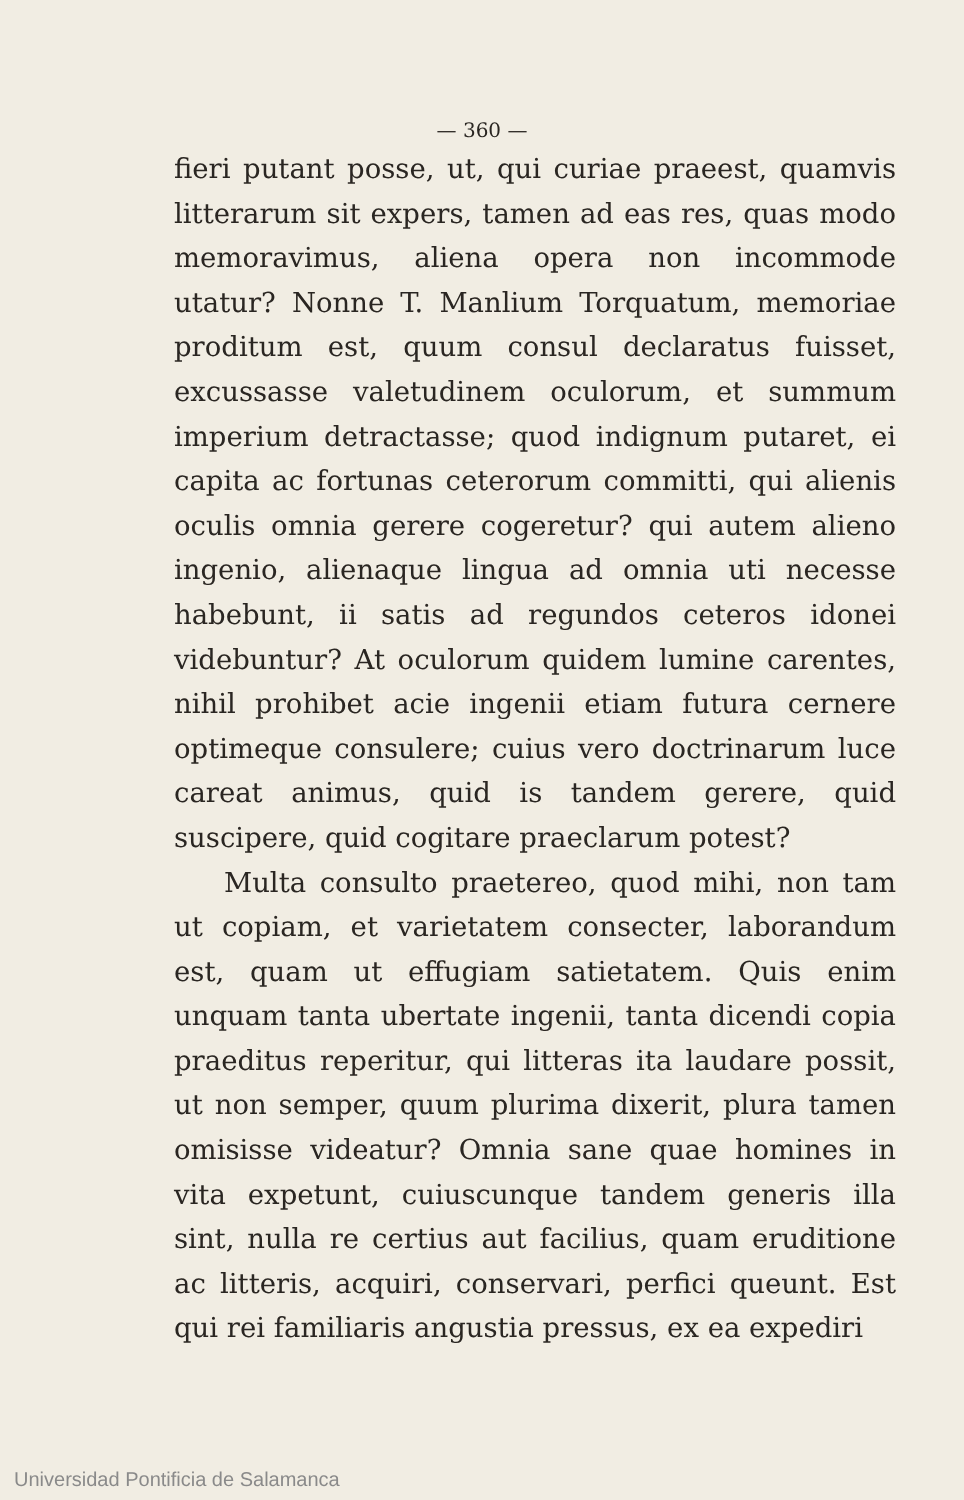— 360 —
fieri putant posse, ut, qui curiae praeest, quamvis litterarum sit expers, tamen ad eas res, quas modo memoravimus, aliena opera non incommode utatur? Nonne T. Manlium Torquatum, memoriae proditum est, quum consul declaratus fuisset, excussasse valetudinem oculorum, et summum imperium detractasse; quod indignum putaret, ei capita ac fortunas ceterorum committi, qui alienis oculis omnia gerere cogeretur? qui autem alieno ingenio, alienaque lingua ad omnia uti necesse habebunt, ii satis ad regundos ceteros idonei videbuntur? At oculorum quidem lumine carentes, nihil prohibet acie ingenii etiam futura cernere optimeque consulere; cuius vero doctrinarum luce careat animus, quid is tandem gerere, quid suscipere, quid cogitare praeclarum potest?
Multa consulto praetereo, quod mihi, non tam ut copiam, et varietatem consecter, laborandum est, quam ut effugiam satietatem. Quis enim unquam tanta ubertate ingenii, tanta dicendi copia praeditus reperitur, qui litteras ita laudare possit, ut non semper, quum plurima dixerit, plura tamen omisisse videatur? Omnia sane quae homines in vita expetunt, cuiuscunque tandem generis illa sint, nulla re certius aut facilius, quam eruditione ac litteris, acquiri, conservari, perfici queunt. Est qui rei familiaris angustia pressus, ex ea expediri
Universidad Pontificia de Salamanca